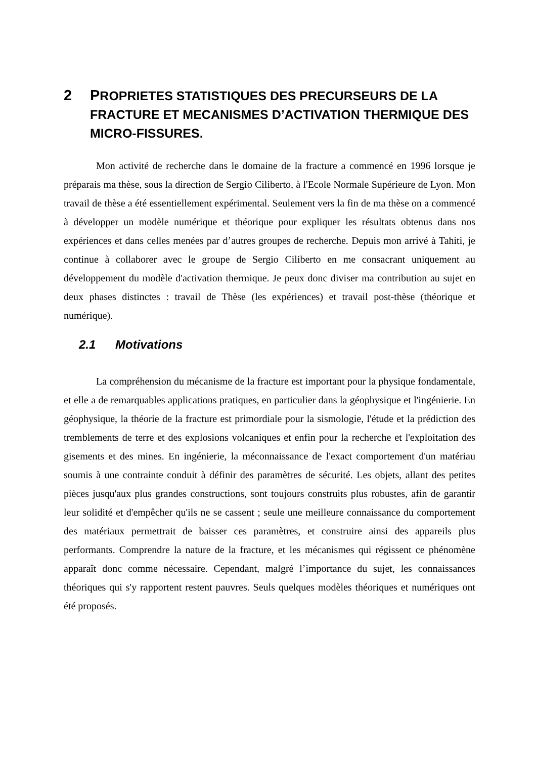2 PROPRIETES STATISTIQUES DES PRECURSEURS DE LA FRACTURE ET MECANISMES D’ACTIVATION THERMIQUE DES MICRO-FISSURES.
Mon activité de recherche dans le domaine de la fracture a commencé en 1996 lorsque je préparais ma thèse, sous la direction de Sergio Ciliberto, à l'Ecole Normale Supérieure de Lyon. Mon travail de thèse a été essentiellement expérimental. Seulement vers la fin de ma thèse on a commencé à développer un modèle numérique et théorique pour expliquer les résultats obtenus dans nos expériences et dans celles menées par d’autres groupes de recherche. Depuis mon arrivé à Tahiti, je continue à collaborer avec le groupe de Sergio Ciliberto en me consacrant uniquement au développement du modèle d'activation thermique. Je peux donc diviser ma contribution au sujet en deux phases distinctes : travail de Thèse (les expériences) et travail post-thèse (théorique et numérique).
2.1 Motivations
La compréhension du mécanisme de la fracture est important pour la physique fondamentale, et elle a de remarquables applications pratiques, en particulier dans la géophysique et l'ingénierie. En géophysique, la théorie de la fracture est primordiale pour la sismologie, l'étude et la prédiction des tremblements de terre et des explosions volcaniques et enfin pour la recherche et l'exploitation des gisements et des mines. En ingénierie, la méconnaissance de l'exact comportement d'un matériau soumis à une contrainte conduit à définir des paramètres de sécurité. Les objets, allant des petites pièces jusqu'aux plus grandes constructions, sont toujours construits plus robustes, afin de garantir leur solidité et d'empêcher qu'ils ne se cassent ; seule une meilleure connaissance du comportement des matériaux permettrait de baisser ces paramètres, et construire ainsi des appareils plus performants. Comprendre la nature de la fracture, et les mécanismes qui régissent ce phénomène apparaît donc comme nécessaire. Cependant, malgré l’importance du sujet, les connaissances théoriques qui s'y rapportent restent pauvres. Seuls quelques modèles théoriques et numériques ont été proposés.